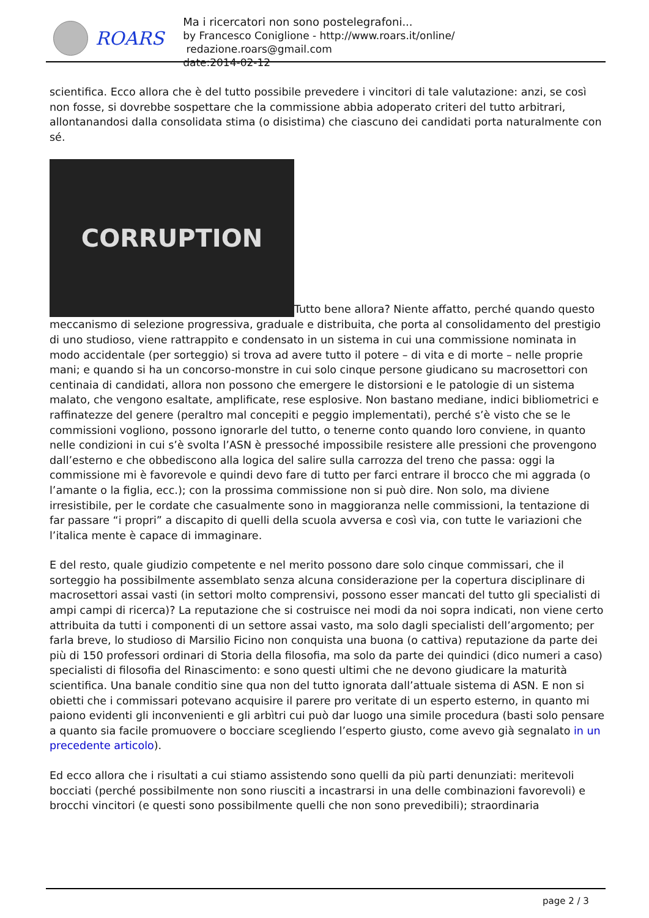ROARS
Ma i ricercatori non sono postelegrafoni...
by Francesco Coniglione - http://www.roars.it/online/ redazione.roars@gmail.com
date:2014-02-12
scientifica. Ecco allora che è del tutto possibile prevedere i vincitori di tale valutazione: anzi, se così non fosse, si dovrebbe sospettare che la commissione abbia adoperato criteri del tutto arbitrari, allontanandosi dalla consolidata stima (o disistima) che ciascuno dei candidati porta naturalmente con sé.
CORRUPTION Tutto bene allora? Niente affatto, perché quando questo meccanismo di selezione progressiva, graduale e distribuita, che porta al consolidamento del prestigio di uno studioso, viene rattrappito e condensato in un sistema in cui una commissione nominata in modo accidentale (per sorteggio) si trova ad avere tutto il potere – di vita e di morte – nelle proprie mani; e quando si ha un concorso-monstre in cui solo cinque persone giudicano su macrosettori con centinaia di candidati, allora non possono che emergere le distorsioni e le patologie di un sistema malato, che vengono esaltate, amplificate, rese esplosive. Non bastano mediane, indici bibliometrici e raffinatezze del genere (peraltro mal concepiti e peggio implementati), perché s’è visto che se le commissioni vogliono, possono ignorarle del tutto, o tenerne conto quando loro conviene, in quanto nelle condizioni in cui s’è svolta l’ASN è pressoché impossibile resistere alle pressioni che provengono dall’esterno e che obbediscono alla logica del salire sulla carrozza del treno che passa: oggi la commissione mi è favorevole e quindi devo fare di tutto per farci entrare il brocco che mi aggrada (o l’amante o la figlia, ecc.); con la prossima commissione non si può dire. Non solo, ma diviene irresistibile, per le cordate che casualmente sono in maggioranza nelle commissioni, la tentazione di far passare “i propri” a discapito di quelli della scuola avversa e così via, con tutte le variazioni che l’italica mente è capace di immaginare.
E del resto, quale giudizio competente e nel merito possono dare solo cinque commissari, che il sorteggio ha possibilmente assemblato senza alcuna considerazione per la copertura disciplinare di macrosettori assai vasti (in settori molto comprensivi, possono esser mancati del tutto gli specialisti di ampi campi di ricerca)? La reputazione che si costruisce nei modi da noi sopra indicati, non viene certo attribuita da tutti i componenti di un settore assai vasto, ma solo dagli specialisti dell’argomento; per farla breve, lo studioso di Marsilio Ficino non conquista una buona (o cattiva) reputazione da parte dei più di 150 professori ordinari di Storia della filosofia, ma solo da parte dei quindici (dico numeri a caso) specialisti di filosofia del Rinascimento: e sono questi ultimi che ne devono giudicare la maturità scientifica. Una banale conditio sine qua non del tutto ignorata dall’attuale sistema di ASN. E non si obietti che i commissari potevano acquisire il parere pro veritate di un esperto esterno, in quanto mi paiono evidenti gli inconvenienti e gli arbìtri cui può dar luogo una simile procedura (basti solo pensare a quanto sia facile promuovere o bocciare scegliendo l’esperto giusto, come avevo già segnalato in un precedente articolo).
Ed ecco allora che i risultati a cui stiamo assistendo sono quelli da più parti denunziati: meritevoli bocciati (perché possibilmente non sono riusciti a incastrarsi in una delle combinazioni favorevoli) e brocchi vincitori (e questi sono possibilmente quelli che non sono prevedibili); straordinaria
page 2 / 3